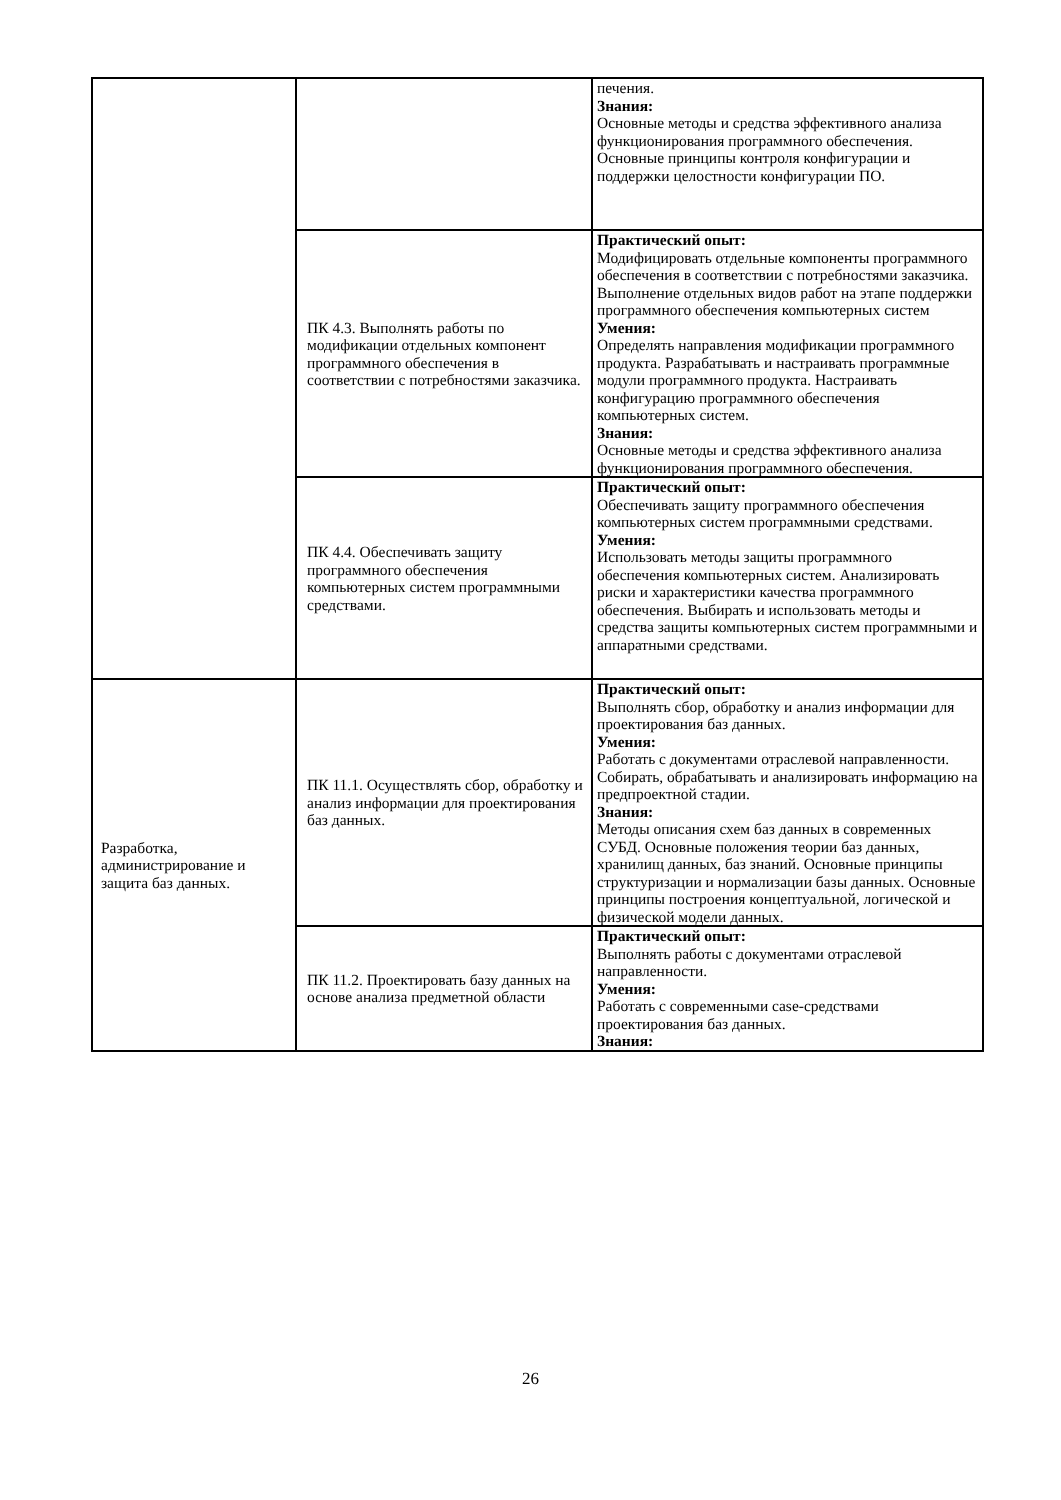| | | печения. Знания: Основные методы и средства эффективного анализа функционирования программного обеспечения. Основные принципы контроля конфигурации и поддержки целостности конфигурации ПО. |
| | ПК 4.3. Выполнять работы по модификации отдельных компонент программного обеспечения в соответствии с потребностями заказчика. | Практический опыт: Модифицировать отдельные компоненты программного обеспечения в соответствии с потребностями заказчика. Выполнение отдельных видов работ на этапе поддержки программного обеспечения компьютерных систем Умения: Определять направления модификации программного продукта. Разрабатывать и настраивать программные модули программного продукта. Настраивать конфигурацию программного обеспечения компьютерных систем. Знания: Основные методы и средства эффективного анализа функционирования программного обеспечения. |
| | ПК 4.4. Обеспечивать защиту программного обеспечения компьютерных систем программными средствами. | Практический опыт: Обеспечивать защиту программного обеспечения компьютерных систем программными средствами. Умения: Использовать методы защиты программного обеспечения компьютерных систем. Анализировать риски и характеристики качества программного обеспечения. Выбирать и использовать методы и средства защиты компьютерных систем программными и аппаратными средствами. |
| Разработка, администрирование и защита баз данных. | ПК 11.1. Осуществлять сбор, обработку и анализ информации для проектирования баз данных. | Практический опыт: Выполнять сбор, обработку и анализ информации для проектирования баз данных. Умения: Работать с документами отраслевой направленности. Собирать, обрабатывать и анализировать информацию на предпроектной стадии. Знания: Методы описания схем баз данных в современных СУБД. Основные положения теории баз данных, хранилищ данных, баз знаний. Основные принципы структуризации и нормализации базы данных. Основные принципы построения концептуальной, логической и физической модели данных. |
| | ПК 11.2. Проектировать базу данных на основе анализа предметной области | Практический опыт: Выполнять работы с документами отраслевой направленности. Умения: Работать с современными case-средствами проектирования баз данных. Знания: |
26